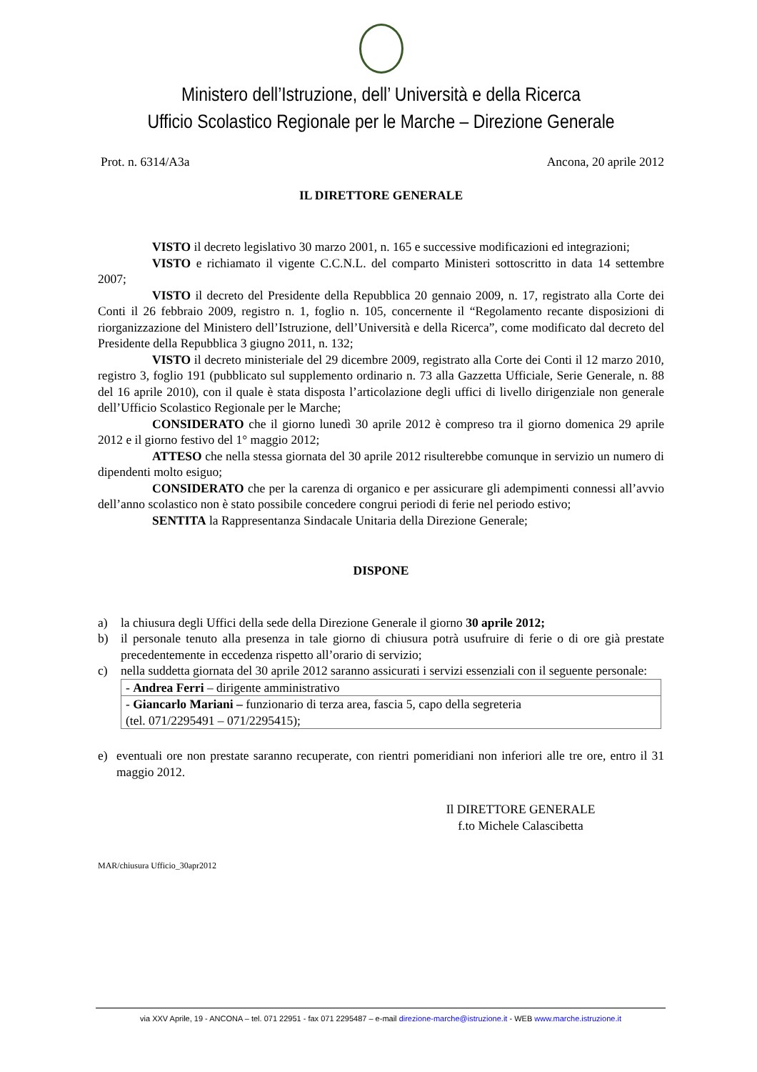Ministero dell’Istruzione, dell’ Università e della Ricerca
Ufficio Scolastico Regionale per le Marche – Direzione Generale
Prot. n. 6314/A3a Ancona, 20 aprile 2012
IL DIRETTORE GENERALE
VISTO il decreto legislativo 30 marzo 2001, n. 165 e successive modificazioni ed integrazioni;
VISTO e richiamato il vigente C.C.N.L. del comparto Ministeri sottoscritto in data 14 settembre 2007;
VISTO il decreto del Presidente della Repubblica 20 gennaio 2009, n. 17, registrato alla Corte dei Conti il 26 febbraio 2009, registro n. 1, foglio n. 105, concernente il “Regolamento recante disposizioni di riorganizzazione del Ministero dell’Istruzione, dell’Università e della Ricerca”, come modificato dal decreto del Presidente della Repubblica 3 giugno 2011, n. 132;
VISTO il decreto ministeriale del 29 dicembre 2009, registrato alla Corte dei Conti il 12 marzo 2010, registro 3, foglio 191 (pubblicato sul supplemento ordinario n. 73 alla Gazzetta Ufficiale, Serie Generale, n. 88 del 16 aprile 2010), con il quale è stata disposta l’articolazione degli uffici di livello dirigenziale non generale dell’Ufficio Scolastico Regionale per le Marche;
CONSIDERATO che il giorno lunedì 30 aprile 2012 è compreso tra il giorno domenica 29 aprile 2012 e il giorno festivo del 1° maggio 2012;
ATTESO che nella stessa giornata del 30 aprile 2012 risulterebbe comunque in servizio un numero di dipendenti molto esiguo;
CONSIDERATO che per la carenza di organico e per assicurare gli adempimenti connessi all’avvio dell’anno scolastico non è stato possibile concedere congrui periodi di ferie nel periodo estivo;
SENTITA la Rappresentanza Sindacale Unitaria della Direzione Generale;
DISPONE
a) la chiusura degli Uffici della sede della Direzione Generale il giorno 30 aprile 2012;
b) il personale tenuto alla presenza in tale giorno di chiusura potrà usufruire di ferie o di ore già prestate precedentemente in eccedenza rispetto all’orario di servizio;
c) nella suddetta giornata del 30 aprile 2012 saranno assicurati i servizi essenziali con il seguente personale:
| - Andrea Ferri – dirigente amministrativo |
| - Giancarlo Mariani – funzionario di terza area, fascia 5, capo della segreteria (tel. 071/2295491 – 071/2295415); |
e) eventuali ore non prestate saranno recuperate, con rientri pomeridiani non inferiori alle tre ore, entro il 31 maggio 2012.
Il DIRETTORE GENERALE
f.to Michele Calascibetta
MAR/chiusura Ufficio_30apr2012
via XXV Aprile, 19 - ANCONA – tel. 071 22951 - fax 071 2295487 – e-mail direzione-marche@istruzione.it - WEB www.marche.istruzione.it